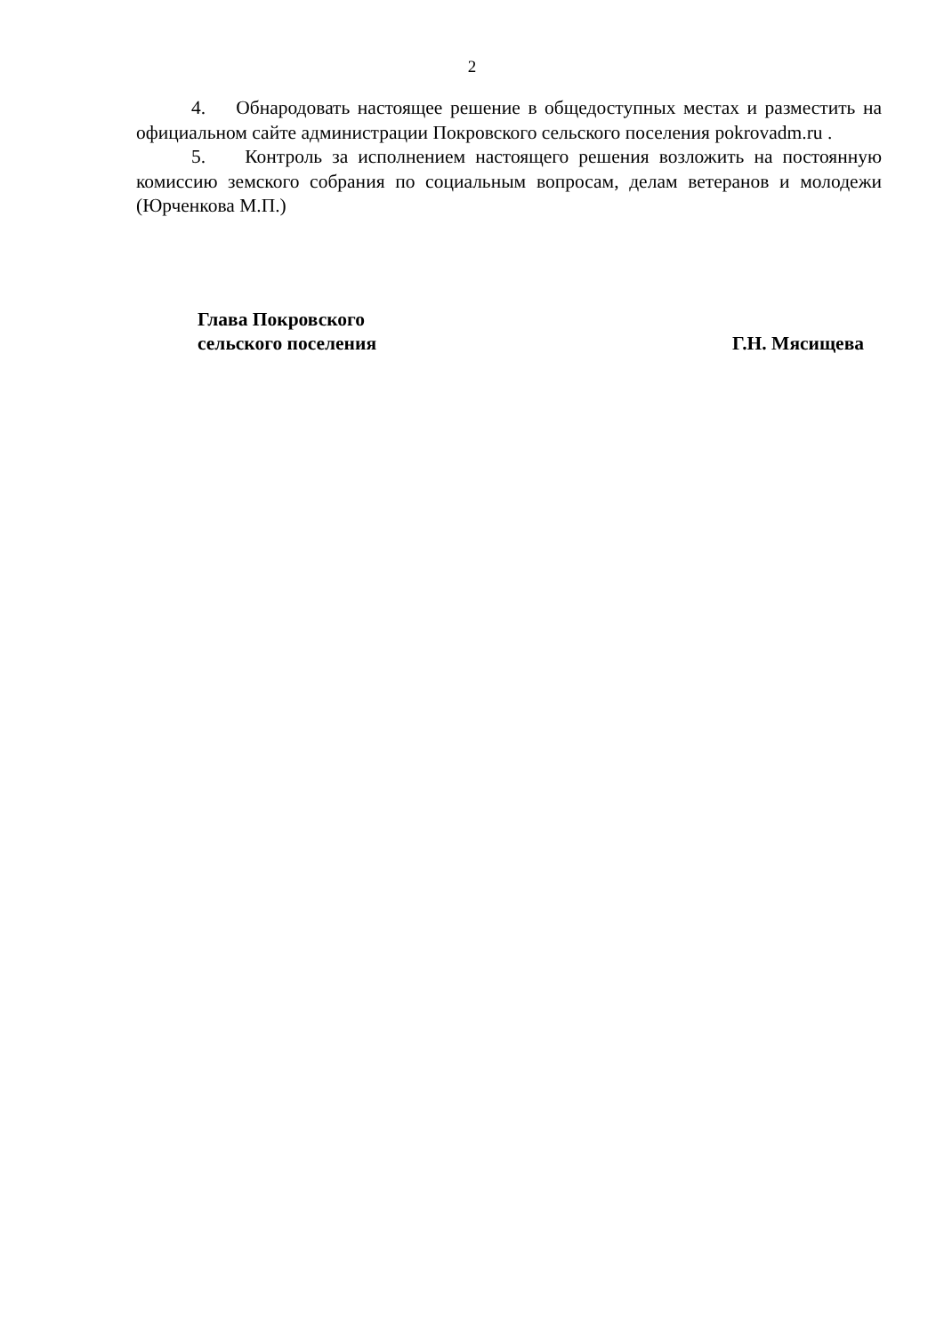2
4. Обнародовать настоящее решение в общедоступных местах и разместить на официальном сайте администрации Покровского сельского поселения pokrovadm.ru .
5. Контроль за исполнением настоящего решения возложить на постоянную комиссию земского собрания по социальным вопросам, делам ветеранов и молодежи (Юрченкова М.П.)
Глава Покровского
сельского поселения
Г.Н. Мясищева